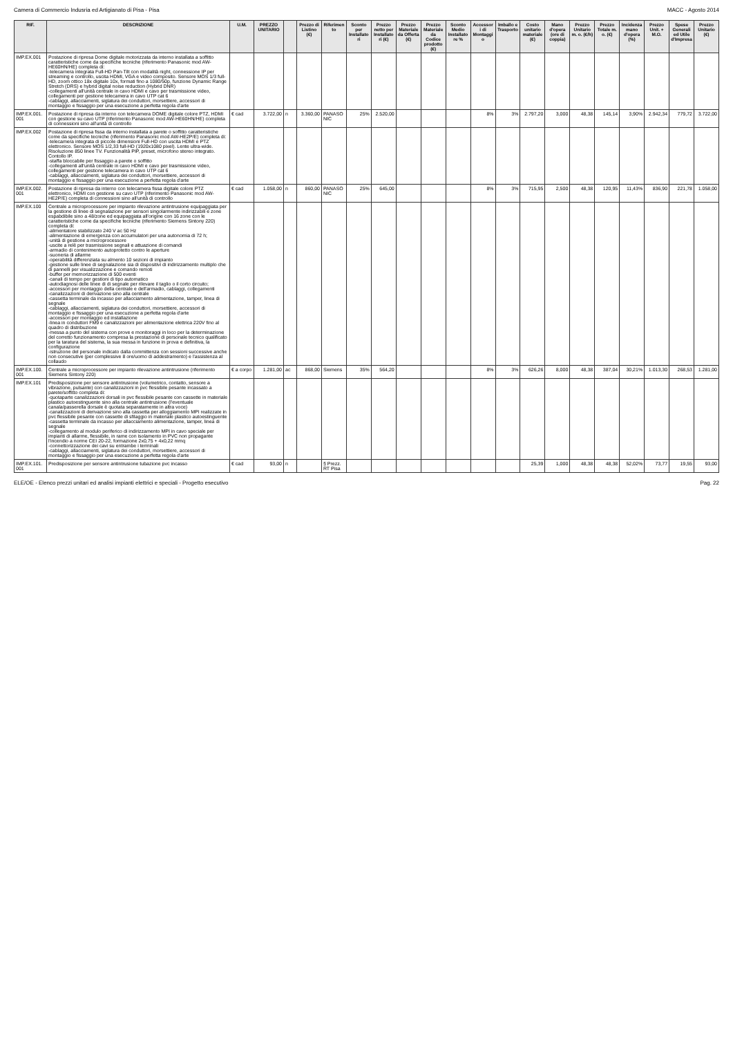Camera di Commercio Indusria ed Artigianato di Pisa - Pisa MACC - Agosto 2014
| RIF. | DESCRIZIONE | U.M. | PREZZO UNITARIO | | Prezzo di Listino (€) | Riferimento | Sconto per Installatori | Prezzo netto per Installatori (€) | Prezzo Materiale da Offerta (€) | Prezzo Materiale da Codice prodotto (€) | Sconto Medio Installatore % | Accessori di Montaggio | Imballo e Trasporto | Costo unitario materiale (€) | Mano d'opera (ore di coppia) | Prezzo Unitario m. o. (€/h) | Prezzo Totale m. o. (€) | Incidenza mano d'opera (%) | Prezzo Unit. + M.O. | Spese Generali ed Utile d'Impresa | Prezzo Unitario (€) |
| --- | --- | --- | --- | --- | --- | --- | --- | --- | --- | --- | --- | --- | --- | --- | --- | --- | --- | --- | --- | --- | --- |
| IMP.EX.001 | Postazione di ripresa Dome digitale motorizzata da interno installata a soffitto caratteristiche come da specifiche tecniche (riferimento Panasonic mod AW-HE60HN/HE) completa di: -telecamera integrata Full-HD Pan-Tilt con modalità night, connessione IP per streaming e controllo, uscita HDMI, VGA e video composito. Sensore MOS 1/3 full-HD, zoom ottico 18x digitale 10x, formati fino a 1080/50p, funzione Dynamic Range Stretch (DRS) e hybrid digital noise reduction (Hybrid DNR) -collegamenti all'unità centrale in cavo HDMI e cavo per trasmissione video, collegamenti per gestione telecamera in cavo UTP cat 6 -cablaggi, allacciamenti, siglatura dei conduttori, morsettiere, accessori di montaggio e fissaggio per una esecuzione a perfetta regola d'arte | | | | | | | | | | | | | | | | | | | | |
| IMP.EX.001.001 | Postazione di ripresa da interno con telecamera DOME digitale colore PTZ, HDMI con gestione su cavo UTP (riferimento Panasonic mod AW-HE60HN/HE) completa di connessioni sino all'unità di controllo | € cad | 3.722,00 | n | 3.360,00 | PANASONIC | 25% | 2.520,00 | | | | 8% | 3% | 2.797,20 | 3,000 | 48,38 | 145,14 | 3,90% | 2.942,34 | 779,72 | 3.722,00 |
| IMP.EX.002 | Postazione di ripresa fissa da interno installata a parete o soffitto caratteristiche come da specifiche tecniche (riferimento Panasonic mod AW-HE2P/E) completa di: -telecamera integrata di piccole dimensioni Full-HD con uscita HDMI e PTZ elettronico. Sensore MOS 1/2,33 full-HD (1920x1080 pixel). Lente ultra-wide. Risoluzione 850 linee TV. Funzionalità PIP, preset, microfono stereo integrato. Contollo IP. -staffa bloccabile per fissaggio a parete o soffitto -collegamenti all'unità centrale in cavo HDMI e cavo per trasmissione video, collegamenti per gestione telecamera in cavo UTP cat 6 -cablaggi, allacciamenti, siglatura dei conduttori, morsettiere, accessori di montaggio e fissaggio per una esecuzione a perfetta regola d'arte | | | | | | | | | | | | | | | | | | | | |
| IMP.EX.002.001 | Postazione di ripresa da interno con telecamera fissa digitale colore PTZ elettronico, HDMI con gestione su cavo UTP (riferimento Panasonic mod AW-HE2P/E) completa di connessioni sino all'unità di controllo | € cad | 1.058,00 | n | 860,00 | PANASONIC | 25% | 645,00 | | | | 8% | 3% | 715,95 | 2,500 | 48,38 | 120,95 | 11,43% | 836,90 | 221,78 | 1.058,00 |
| IMP.EX.100 | Centrale a microprocessore per impianto rilevazione antintrusione equipaggiata per la gestione di linee di segnalazione per sensori singolarmente indirizzabili e zone espabdibile sino a 48/zone ed equipaggiata all'origine con 16 zone con le caratteristiche come da specifiche tecniche (riferimento Siemens Sintony 220) completa di: -alimentatore stabilizzato 240 V ac 50 Hz -alimentazione di emergenza con accumulatori per una autonomia di 72 h; -unità di gestione a microprocessore -uscite a relè per trasmissione segnali e attuazione di comandi -armadio di contenimento autoprotetto contro le aperture -suoneria di allarme -operabilità differenziata su almento 10 sezioni di impianto -gestione sulle linee di segnalazione sia di dispositivi di indirizzamento multiplo che di pannelli per visualizzazione e comando remoti -buffer per memorizzazione di 500 eventi -canali di tempo per gestioni di tipo automatico -autodiagnosi delle linee di di segnale per rilevare il taglio o il corto circuito; -accessori per montaggio della centrale e dell'armadio, cablaggi, collegamenti -canalizzazioni di derivazione sino alla centrale -cassetta terminale da incasso per allacciamento alimentazione, tamper, linea di segnale -cablaggi, allacciamenti, siglatura dei conduttori, morsettiere, accessori di montaggio e fissaggio per una esecuzione a perfetta regola d'arte -accessori per montaggio ed installazione -linea in conduttori FM9 e canalizzazioni per alimentazione elettrica 220V fino al quadro di distribuzione -messa a punto del sistema con prove e monitoraggi in loco per la determinazione del corretto funzionamento compresa la prestazione di personale tecnico qualificato per la taratura del sistema, la sua messa in funzione in prova e definitiva, la configurazione -istruzione del personale indicato dalla committenza con sessioni successive anche non consecutive (per complessive 8 ore/uomo di addestramento) e l'assistenza al collaudo | | | | | | | | | | | | | | | | | | | | |
| IMP.EX.100.001 | Centrale a microprocessore per impianto rilevazione antintrusione (riferimento Siemens Sintony 220) | € a corpo | 1.281,00 | ac | 868,00 | Siemens | 35% | 564,20 | | | | 8% | 3% | 626,26 | 8,000 | 48,38 | 387,04 | 30,21% | 1.013,30 | 268,53 | 1.281,00 |
| IMP.EX.101 | Predisposizione per sensore antintrusione (volumetrico, contatto, sensore a vibrazione, pulsante) con canalizzazioni in pvc flessibile pesante incassato a parete/soffitto completa di: -quotaparte canalizzazioni dorsali in pvc flessibile pesante con cassette in materiale plastico autoestinguente sino alla centrale antintrusione (l'eventuale canala/passerella dorsale è quotata separatamente in altra voce) -canalizzazioni di derivazione sino alla cassetta per alloggiamento MPI realizzate in pvc flessibile pesante con cassette di sfilaggio in materiale plastico autoestinguente -cassetta terminale da incasso per allacciamento alimentazione, tamper, linea di segnale -collegamento al modulo periferico di indirizzamento MPI in cavo speciale per impianti di allarme, flessibile, in rame con isolamento in PVC non propagante l'incendio a norme CEI 20-22, formazione 2x0,75 + 4x0,22 mmq -connettorizzazione dei cavi su entrambe i terminali -cablaggi, allacciamenti, siglatura dei conduttori, morsettiere, accessori di montaggio e fissaggio per una esecuzione a perfetta regola d'arte | | | | | | | | | | | | | | | | | | | | |
| IMP.EX.101.001 | Predisposizione per sensore antintrusione tubazione pvc incasso | € cad | 93,00 | n | | § Prezz. RT Pisa | | | | | | | | 25,39 | 1,000 | 48,38 | 48,38 | 52,02% | 73,77 | 19,55 | 93,00 |
ELE/OE - Elenco prezzi unitari ed analisi impianti elettrici e speciali - Progetto esecutivo Pag. 22